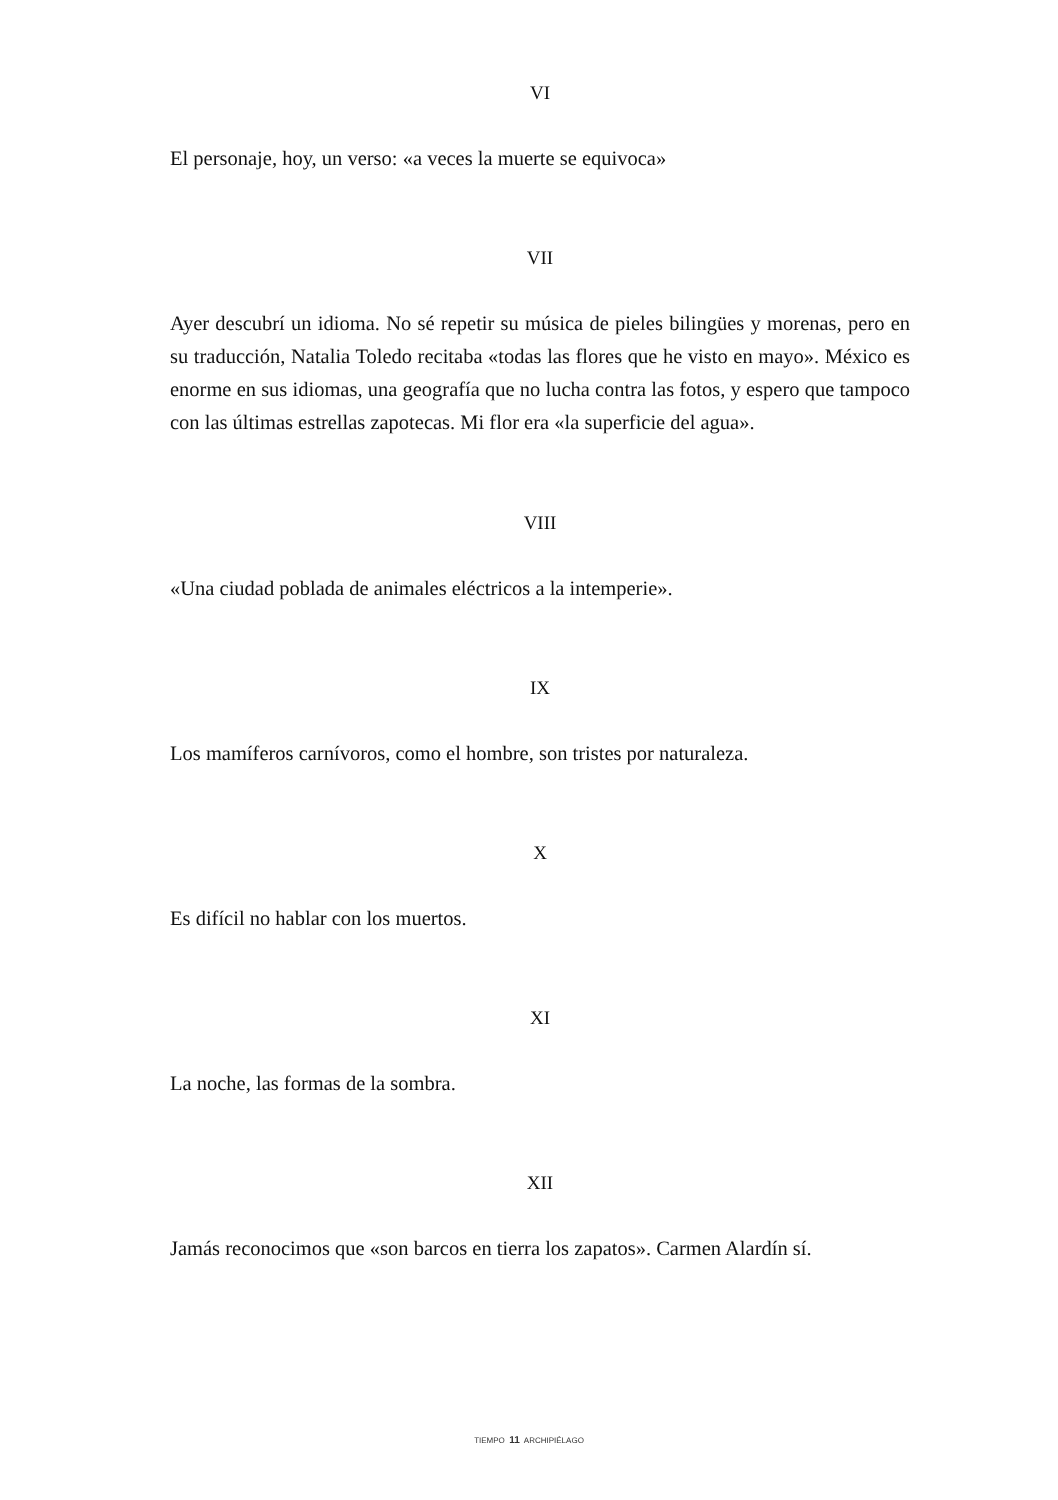VI
El personaje, hoy, un verso: «a veces la muerte se equivoca»
VII
Ayer descubrí un idioma. No sé repetir su música de pieles bilingües y morenas, pero en su traducción, Natalia Toledo recitaba «todas las flores que he visto en mayo». México es enorme en sus idiomas, una geografía que no lucha contra las fotos, y espero que tampoco con las últimas estrellas zapotecas. Mi flor era «la superficie del agua».
VIII
«Una ciudad poblada de animales eléctricos a la intemperie».
IX
Los mamíferos carnívoros, como el hombre, son tristes por naturaleza.
X
Es difícil no hablar con los muertos.
XI
La noche, las formas de la sombra.
XII
Jamás reconocimos que «son barcos en tierra los zapatos». Carmen Alardín sí.
TIEMPO 11 ARCHIPIÉLAGO